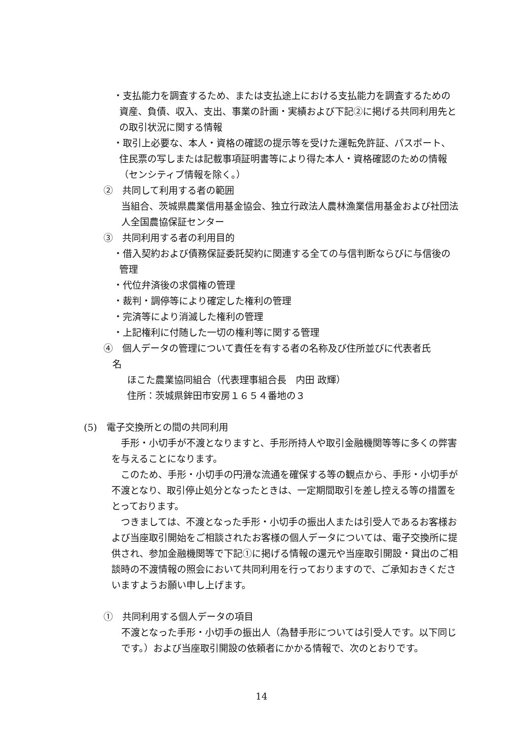・支払能力を調査するため、または支払途上における支払能力を調査するための資産、負債、収入、支出、事業の計画・実績および下記②に掲げる共同利用先との取引状況に関する情報
・取引上必要な、本人・資格の確認の提示等を受けた運転免許証、パスポート、住民票の写しまたは記載事項証明書等により得た本人・資格確認のための情報（センシティブ情報を除く。）
②　共同して利用する者の範囲
当組合、茨城県農業信用基金協会、独立行政法人農林漁業信用基金および社団法人全国農協保証センター
③　共同利用する者の利用目的
・借入契約および債務保証委託契約に関連する全ての与信判断ならびに与信後の管理
・代位弁済後の求償権の管理
・裁判・調停等により確定した権利の管理
・完済等により消滅した権利の管理
・上記権利に付随した一切の権利等に関する管理
④　個人データの管理について責任を有する者の名称及び住所並びに代表者氏
名
ほこた農業協同組合（代表理事組合長　内田 政輝）
住所：茨城県鉾田市安房１６５４番地の３
(5)　電子交換所との間の共同利用
　手形・小切手が不渡となりますと、手形所持人や取引金融機関等等に多くの弊害を与えることになります。
　このため、手形・小切手の円滑な流通を確保する等の観点から、手形・小切手が不渡となり、取引停止処分となったときは、一定期間取引を差し控える等の措置をとっております。
　つきましては、不渡となった手形・小切手の振出人または引受人であるお客様および当座取引開始をご相談されたお客様の個人データについては、電子交換所に提供され、参加金融機関等で下記①に掲げる情報の還元や当座取引開設・貸出のご相談時の不渡情報の照会において共同利用を行っておりますので、ご承知おきくださいますようお願い申し上げます。
①　共同利用する個人データの項目
不渡となった手形・小切手の振出人（為替手形については引受人です。以下同じです。）および当座取引開設の依頼者にかかる情報で、次のとおりです。
14